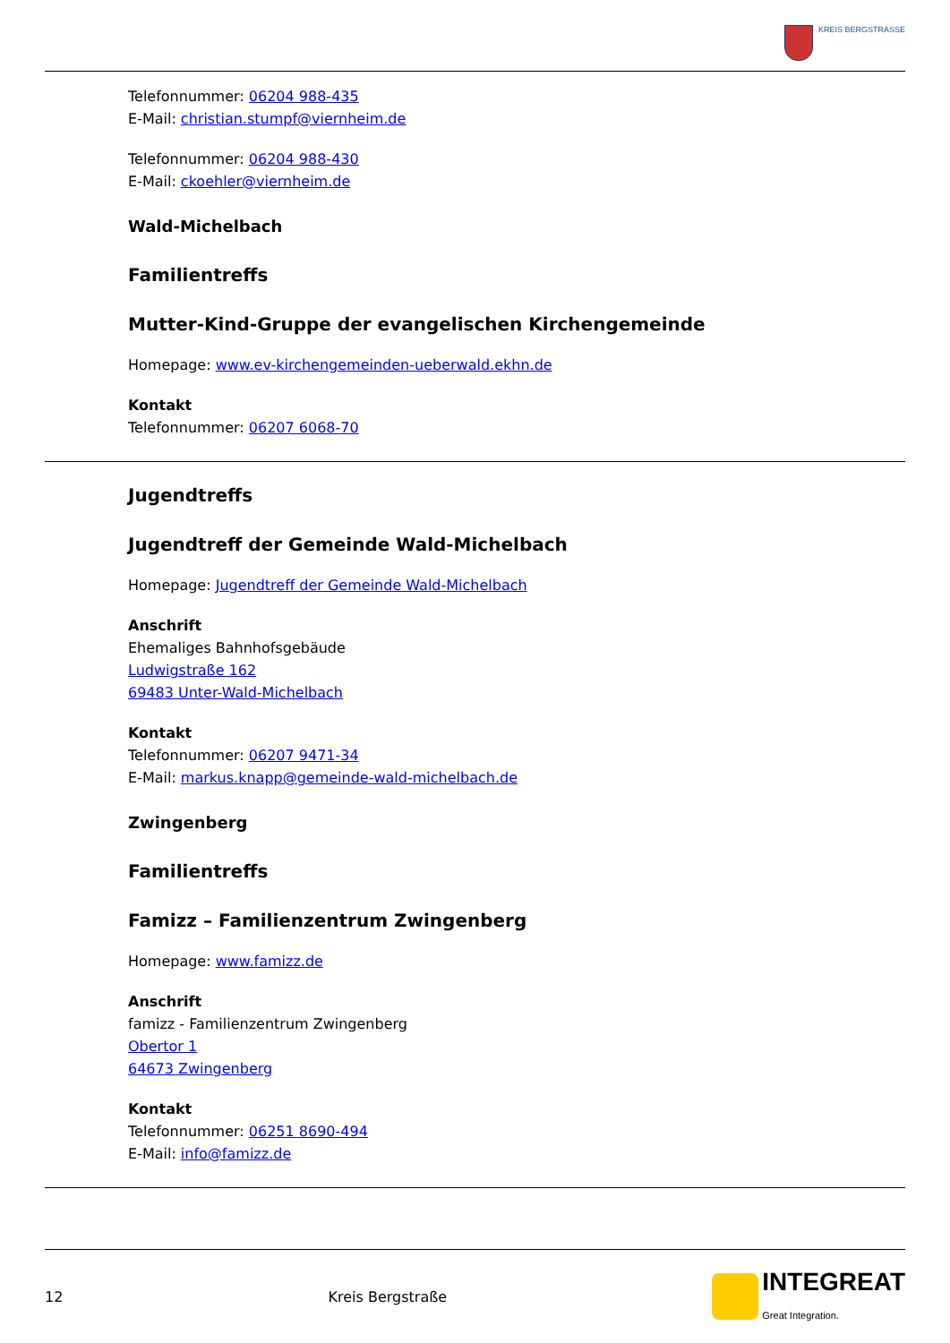KREIS BERGSTRASSE
Telefonnummer: 06204 988-435
E-Mail: christian.stumpf@viernheim.de
Telefonnummer: 06204 988-430
E-Mail: ckoehler@viernheim.de
Wald-Michelbach
Familientreffs
Mutter-Kind-Gruppe der evangelischen Kirchengemeinde
Homepage: www.ev-kirchengemeinden-ueberwald.ekhn.de
Kontakt
Telefonnummer: 06207 6068-70
Jugendtreffs
Jugendtreff der Gemeinde Wald-Michelbach
Homepage: Jugendtreff der Gemeinde Wald-Michelbach
Anschrift
Ehemaliges Bahnhofsgebäude
Ludwigstraße 162
69483 Unter-Wald-Michelbach
Kontakt
Telefonnummer: 06207 9471-34
E-Mail: markus.knapp@gemeinde-wald-michelbach.de
Zwingenberg
Familientreffs
Famizz – Familienzentrum Zwingenberg
Homepage: www.famizz.de
Anschrift
famizz - Familienzentrum Zwingenberg
Obertor 1
64673 Zwingenberg
Kontakt
Telefonnummer: 06251 8690-494
E-Mail: info@famizz.de
12 Kreis Bergstraße INTEGREAT
Great Integration.